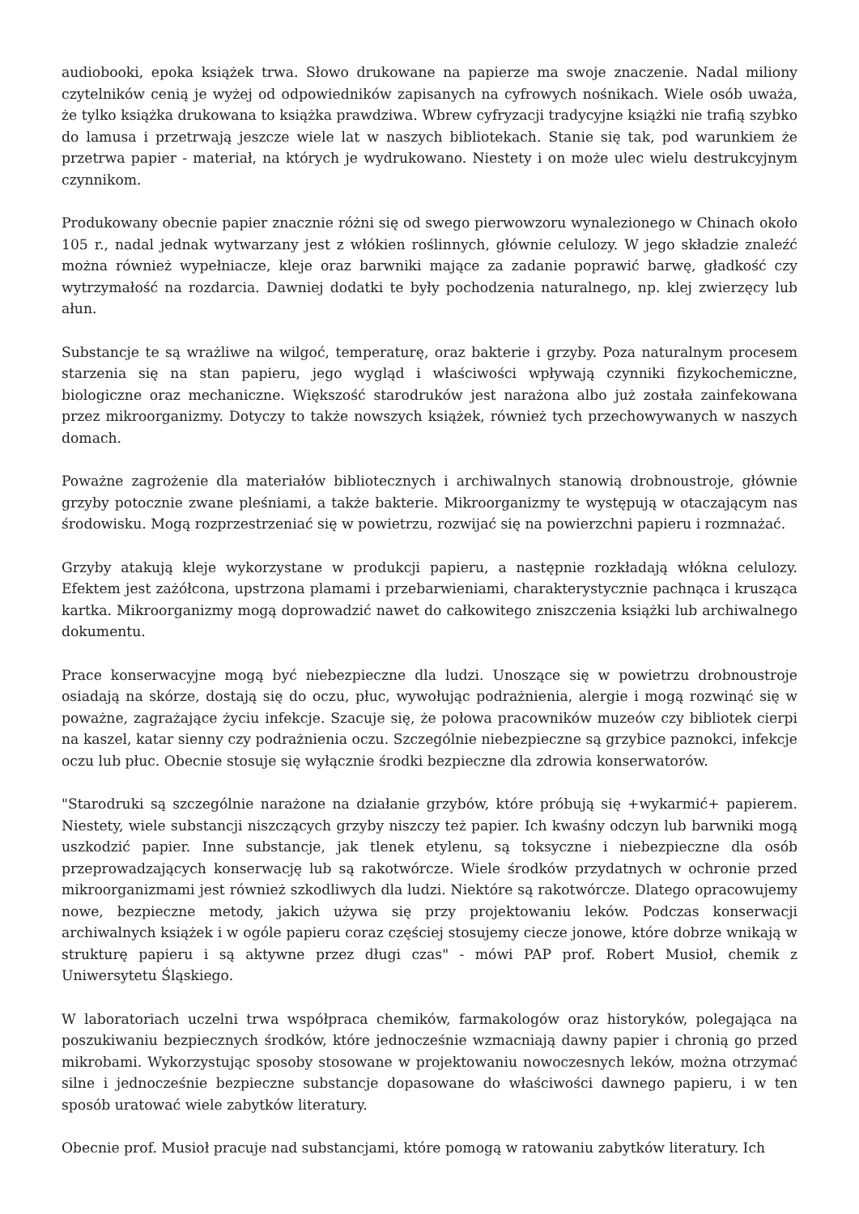audiobooki, epoka książek trwa. Słowo drukowane na papierze ma swoje znaczenie. Nadal miliony czytelników cenią je wyżej od odpowiedników zapisanych na cyfrowych nośnikach. Wiele osób uważa, że tylko książka drukowana to książka prawdziwa. Wbrew cyfryzacji tradycyjne książki nie trafią szybko do lamusa i przetrwają jeszcze wiele lat w naszych bibliotekach. Stanie się tak, pod warunkiem że przetrwa papier - materiał, na których je wydrukowano. Niestety i on może ulec wielu destrukcyjnym czynnikom.
Produkowany obecnie papier znacznie różni się od swego pierwowzoru wynalezionego w Chinach około 105 r., nadal jednak wytwarzany jest z włókien roślinnych, głównie celulozy. W jego składzie znaleźć można również wypełniacze, kleje oraz barwniki mające za zadanie poprawić barwę, gładkość czy wytrzymałość na rozdarcia. Dawniej dodatki te były pochodzenia naturalnego, np. klej zwierzęcy lub ałun.
Substancje te są wrażliwe na wilgoć, temperaturę, oraz bakterie i grzyby. Poza naturalnym procesem starzenia się na stan papieru, jego wygląd i właściwości wpływają czynniki fizykochemiczne, biologiczne oraz mechaniczne. Większość starodruków jest narażona albo już została zainfekowana przez mikroorganizmy. Dotyczy to także nowszych książek, również tych przechowywanych w naszych domach.
Poważne zagrożenie dla materiałów bibliotecznych i archiwalnych stanowią drobnoustroje, głównie grzyby potocznie zwane pleśniami, a także bakterie. Mikroorganizmy te występują w otaczającym nas środowisku. Mogą rozprzestrzeniać się w powietrzu, rozwijać się na powierzchni papieru i rozmnażać.
Grzyby atakują kleje wykorzystane w produkcji papieru, a następnie rozkładają włókna celulozy. Efektem jest zażółcona, upstrzona plamami i przebarwieniami, charakterystycznie pachnąca i krusząca kartka. Mikroorganizmy mogą doprowadzić nawet do całkowitego zniszczenia książki lub archiwalnego dokumentu.
Prace konserwacyjne mogą być niebezpieczne dla ludzi. Unoszące się w powietrzu drobnoustroje osiadają na skórze, dostają się do oczu, płuc, wywołując podrażnienia, alergie i mogą rozwinąć się w poważne, zagrażające życiu infekcje. Szacuje się, że połowa pracowników muzeów czy bibliotek cierpi na kaszel, katar sienny czy podrażnienia oczu. Szczególnie niebezpieczne są grzybice paznokci, infekcje oczu lub płuc. Obecnie stosuje się wyłącznie środki bezpieczne dla zdrowia konserwatorów.
"Starodruki są szczególnie narażone na działanie grzybów, które próbują się +wykarmić+ papierem. Niestety, wiele substancji niszczących grzyby niszczy też papier. Ich kwaśny odczyn lub barwniki mogą uszkodzić papier. Inne substancje, jak tlenek etylenu, są toksyczne i niebezpieczne dla osób przeprowadzających konserwację lub są rakotwórcze. Wiele środków przydatnych w ochronie przed mikroorganizmami jest również szkodliwych dla ludzi. Niektóre są rakotwórcze. Dlatego opracowujemy nowe, bezpieczne metody, jakich używa się przy projektowaniu leków. Podczas konserwacji archiwalnych książek i w ogóle papieru coraz częściej stosujemy ciecze jonowe, które dobrze wnikają w strukturę papieru i są aktywne przez długi czas" - mówi PAP prof. Robert Musioł, chemik z Uniwersytetu Śląskiego.
W laboratoriach uczelni trwa współpraca chemików, farmakologów oraz historyków, polegająca na poszukiwaniu bezpiecznych środków, które jednocześnie wzmacniają dawny papier i chronią go przed mikrobami. Wykorzystując sposoby stosowane w projektowaniu nowoczesnych leków, można otrzymać silne i jednocześnie bezpieczne substancje dopasowane do właściwości dawnego papieru, i w ten sposób uratować wiele zabytków literatury.
Obecnie prof. Musioł pracuje nad substancjami, które pomogą w ratowaniu zabytków literatury. Ich